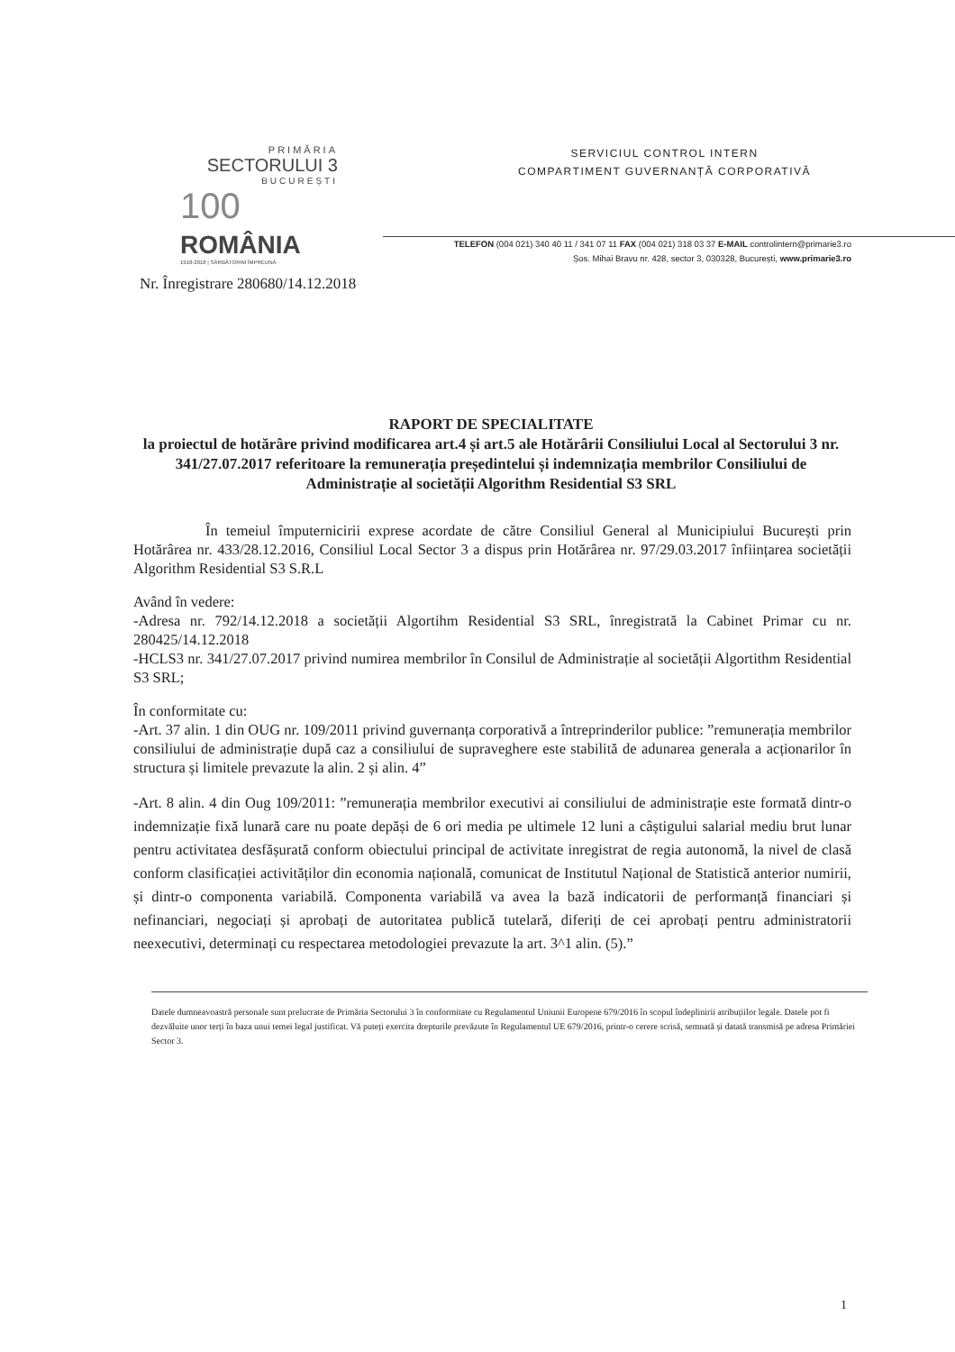PRIMĂRIA
SECTORULUI 3
BUCUREȘTI
100
ROMÂNIA
1918-2018 | SĂRBĂTORIM ÎMPREUNĂ
SERVICIUL CONTROL INTERN
COMPARTIMENT GUVERNANȚĂ CORPORATIVĂ
TELEFON (004 021) 340 40 11 / 341 07 11 FAX (004 021) 318 03 37 E-MAIL controlintern@primarie3.ro
Șos. Mihai Bravu nr. 428, sector 3, 030328, București, www.primarie3.ro
Nr. Înregistrare 280680/14.12.2018
RAPORT DE SPECIALITATE
la proiectul de hotărâre privind modificarea art.4 și art.5 ale Hotărârii Consiliului Local al Sectorului 3 nr. 341/27.07.2017 referitoare la remunerația președintelui și indemnizația membrilor Consiliului de Administrație al societății Algorithm Residential S3 SRL
În temeiul împuternicirii exprese acordate de către Consiliul General al Municipiului București prin Hotărârea nr. 433/28.12.2016, Consiliul Local Sector 3 a dispus prin Hotărârea nr. 97/29.03.2017 înființarea societății Algorithm Residential S3 S.R.L
Având în vedere:
-Adresa nr. 792/14.12.2018 a societății Algortihm Residential S3 SRL, înregistrată la Cabinet Primar cu nr. 280425/14.12.2018
-HCLS3 nr. 341/27.07.2017 privind numirea membrilor în Consilul de Administrație al societății Algortithm Residential S3 SRL;
În conformitate cu:
-Art. 37 alin. 1 din OUG nr. 109/2011 privind guvernanța corporativă a întreprinderilor publice: ”remunerația membrilor consiliului de administrație după caz a consiliului de supraveghere este stabilită de adunarea generala a acționarilor în structura și limitele prevazute la alin. 2 și alin. 4”
-Art. 8 alin. 4 din Oug 109/2011: ”remunerația membrilor executivi ai consiliului de administrație este formată dintr-o indemnizație fixă lunară care nu poate depăși de 6 ori media pe ultimele 12 luni a câștigului salarial mediu brut lunar pentru activitatea desfășurată conform obiectului principal de activitate inregistrat de regia autonomă, la nivel de clasă conform clasificației activităților din economia națională, comunicat de Institutul Național de Statistică anterior numirii, și dintr-o componenta variabilă. Componenta variabilă va avea la bază indicatorii de performanță financiari și nefinanciari, negociați și aprobați de autoritatea publică tutelară, diferiți de cei aprobați pentru administratorii neexecutivi, determinați cu respectarea metodologiei prevazute la art. 3^1 alin. (5).”
Datele dumneavoastră personale sunt prelucrate de Primăria Sectorului 3 în conformitate cu Regulamentul Uniunii Europene 679/2016 în scopul îndeplinirii atribuțiilor legale. Datele pot fi dezvăluite unor terți în baza unui temei legal justificat. Vă puteți exercita drepturile prevăzute în Regulamentul UE 679/2016, printr-o cerere scrisă, semnată și datată transmisă pe adresa Primăriei Sector 3.
1